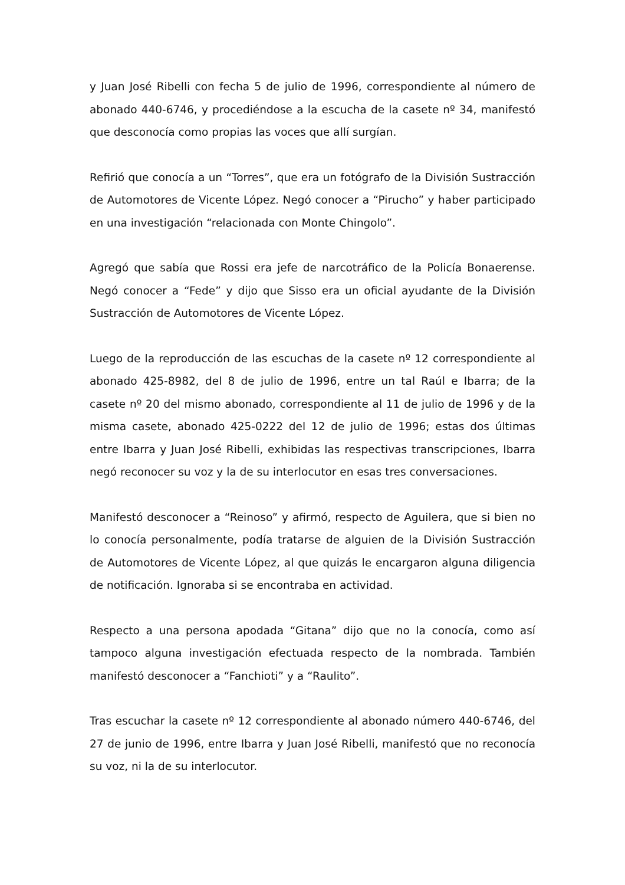y Juan José Ribelli con fecha 5 de julio de 1996, correspondiente al número de abonado 440-6746, y procediéndose a la escucha de la casete nº 34, manifestó que desconocía como propias las voces que allí surgían.
Refirió que conocía a un “Torres”, que era un fotógrafo de la División Sustracción de Automotores de Vicente López. Negó conocer a “Pirucho” y haber participado en una investigación “relacionada con Monte Chingolo”.
Agregó que sabía que Rossi era jefe de narcotráfico de la Policía Bonaerense. Negó conocer a “Fede” y dijo que Sisso era un oficial ayudante de la División Sustracción de Automotores de Vicente López.
Luego de la reproducción de las escuchas de la casete nº 12 correspondiente al abonado 425-8982, del 8 de julio de 1996, entre un tal Raúl e Ibarra; de la casete nº 20 del mismo abonado, correspondiente al 11 de julio de 1996 y de la misma casete, abonado 425-0222 del 12 de julio de 1996; estas dos últimas entre Ibarra y Juan José Ribelli, exhibidas las respectivas transcripciones, Ibarra negó reconocer su voz y la de su interlocutor en esas tres conversaciones.
Manifestó desconocer a “Reinoso” y afirmó, respecto de Aguilera, que si bien no lo conocía personalmente, podía tratarse de alguien de la División Sustracción de Automotores de Vicente López, al que quizás le encargaron alguna diligencia de notificación. Ignoraba si se encontraba en actividad.
Respecto a una persona apodada “Gitana” dijo que no la conocía, como así tampoco alguna investigación efectuada respecto de la nombrada. También manifestó desconocer a “Fanchioti” y a “Raulito”.
Tras escuchar la casete nº 12 correspondiente al abonado número 440-6746, del 27 de junio de 1996, entre Ibarra y Juan José Ribelli, manifestó que no reconocía su voz, ni la de su interlocutor.